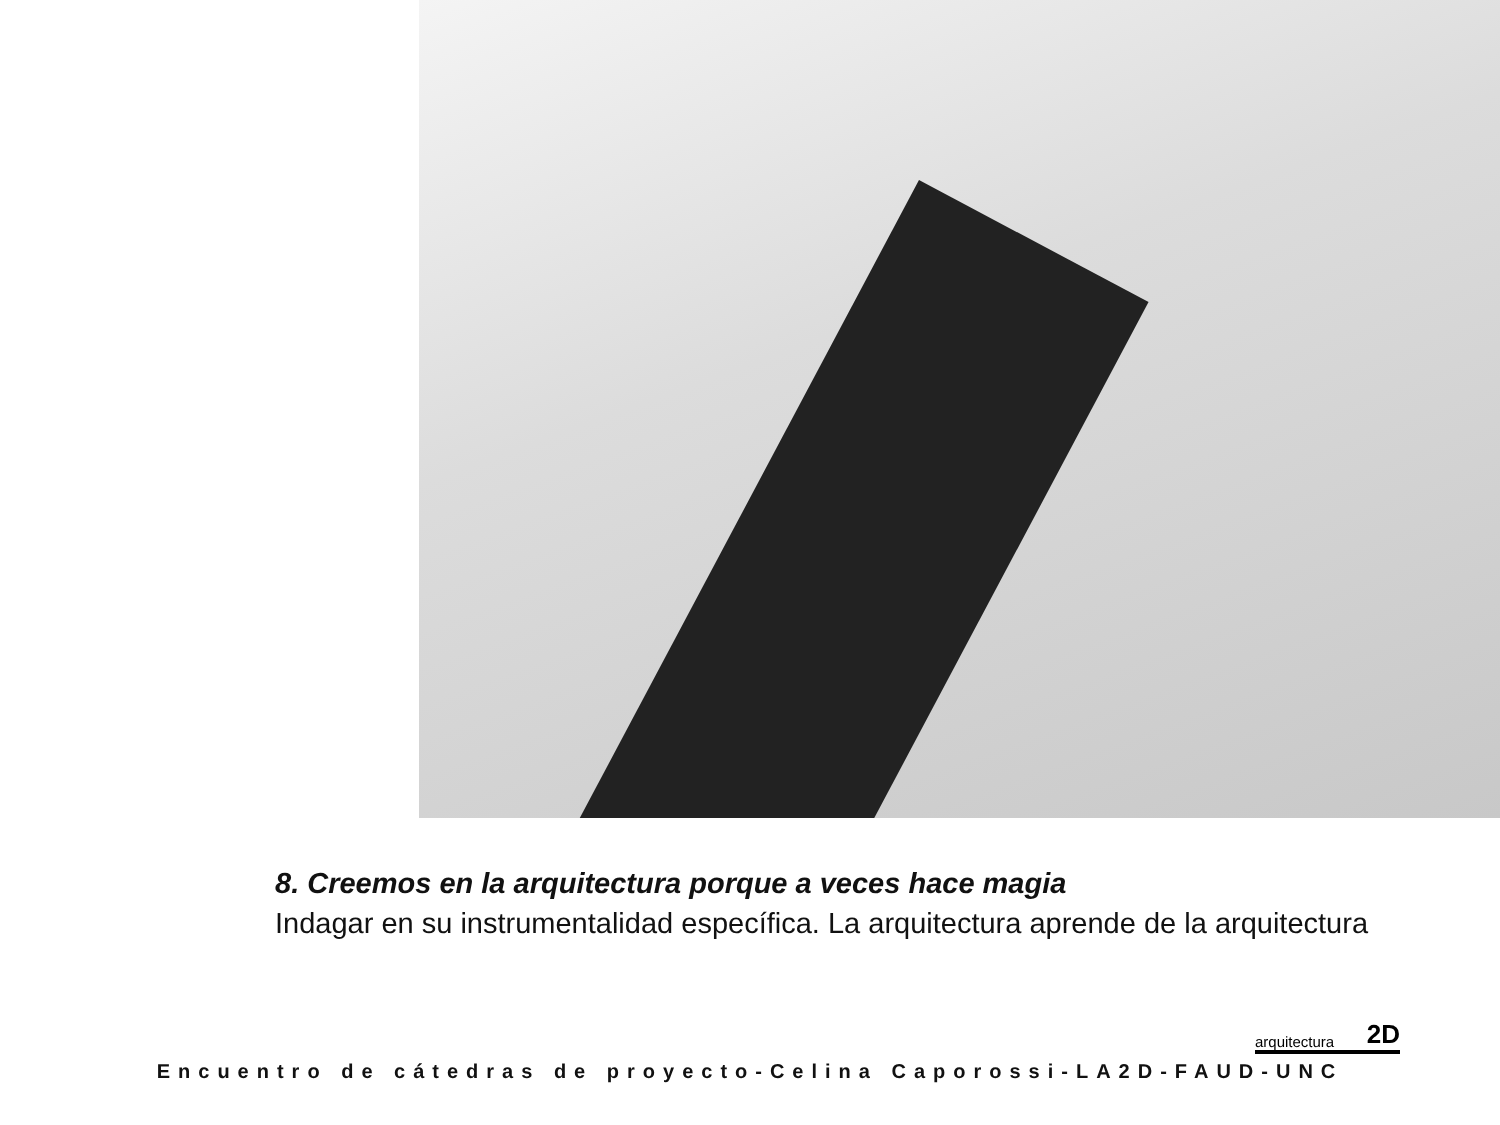8. Creemos en la arquitectura porque a veces hace magia
Indagar en su instrumentalidad específica. La arquitectura aprende de la arquitectura
arquitectura 2D
Encuentro de cátedras de proyecto-Celina Caporossi-LA2D-FAUD-UNC